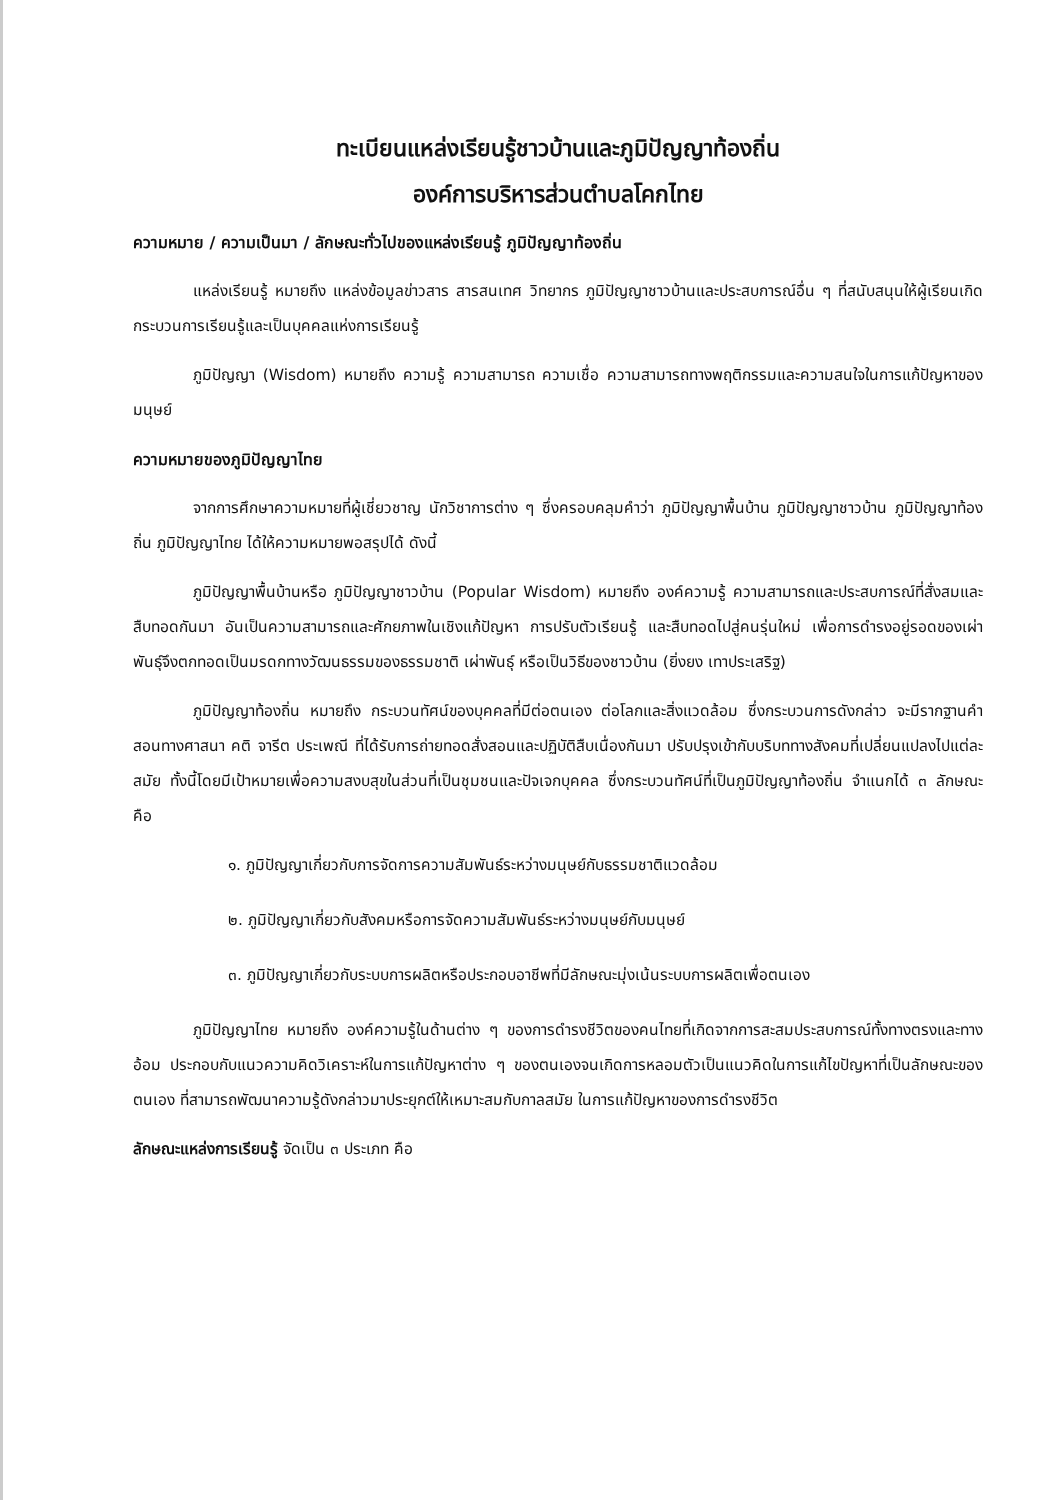ทะเบียนแหล่งเรียนรู้ชาวบ้านและภูมิปัญญาท้องถิ่น
องค์การบริหารส่วนตำบลโคกไทย
ความหมาย / ความเป็นมา / ลักษณะทั่วไปของแหล่งเรียนรู้ ภูมิปัญญาท้องถิ่น
แหล่งเรียนรู้ หมายถึง แหล่งข้อมูลข่าวสาร สารสนเทศ วิทยากร ภูมิปัญญาชาวบ้านและประสบการณ์อื่น ๆ ที่สนับสนุนให้ผู้เรียนเกิดกระบวนการเรียนรู้และเป็นบุคคลแห่งการเรียนรู้
ภูมิปัญญา (Wisdom) หมายถึง ความรู้ ความสามารถ ความเชื่อ ความสามารถทางพฤติกรรมและความสนใจในการแก้ปัญหาของมนุษย์
ความหมายของภูมิปัญญาไทย
จากการศึกษาความหมายที่ผู้เชี่ยวชาญ นักวิชาการต่าง ๆ ซึ่งครอบคลุมคำว่า ภูมิปัญญาพื้นบ้าน ภูมิปัญญาชาวบ้าน ภูมิปัญญาท้องถิ่น ภูมิปัญญาไทย ได้ให้ความหมายพอสรุปได้ ดังนี้
ภูมิปัญญาพื้นบ้านหรือ ภูมิปัญญาชาวบ้าน (Popular Wisdom) หมายถึง องค์ความรู้ ความสามารถและประสบการณ์ที่สั่งสมและสืบทอดกันมา อันเป็นความสามารถและศักยภาพในเชิงแก้ปัญหา การปรับตัวเรียนรู้ และสืบทอดไปสู่คนรุ่นใหม่ เพื่อการดำรงอยู่รอดของเผ่าพันธุ์จึงตกทอดเป็นมรดกทางวัฒนธรรมของธรรมชาติ เผ่าพันธุ์ หรือเป็นวิธีของชาวบ้าน (ยิ่งยง เทาประเสริฐ)
ภูมิปัญญาท้องถิ่น หมายถึง กระบวนทัศน์ของบุคคลที่มีต่อตนเอง ต่อโลกและสิ่งแวดล้อม ซึ่งกระบวนการดังกล่าว จะมีรากฐานคำสอนทางศาสนา คติ จารีต ประเพณี ที่ได้รับการถ่ายทอดสั่งสอนและปฏิบัติสืบเนื่องกันมา ปรับปรุงเข้ากับบริบททางสังคมที่เปลี่ยนแปลงไปแต่ละสมัย ทั้งนี้โดยมีเป้าหมายเพื่อความสงบสุขในส่วนที่เป็นชุมชนและปัจเจกบุคคล ซึ่งกระบวนทัศน์ที่เป็นภูมิปัญญาท้องถิ่น จำแนกได้ ๓ ลักษณะ คือ
๑. ภูมิปัญญาเกี่ยวกับการจัดการความสัมพันธ์ระหว่างมนุษย์กับธรรมชาติแวดล้อม
๒. ภูมิปัญญาเกี่ยวกับสังคมหรือการจัดความสัมพันธ์ระหว่างมนุษย์กับมนุษย์
๓. ภูมิปัญญาเกี่ยวกับระบบการผลิตหรือประกอบอาชีพที่มีลักษณะมุ่งเน้นระบบการผลิตเพื่อตนเอง
ภูมิปัญญาไทย หมายถึง องค์ความรู้ในด้านต่าง ๆ ของการดำรงชีวิตของคนไทยที่เกิดจากการสะสมประสบการณ์ทั้งทางตรงและทางอ้อม ประกอบกับแนวความคิดวิเคราะห์ในการแก้ปัญหาต่าง ๆ ของตนเองจนเกิดการหลอมตัวเป็นแนวคิดในการแก้ไขปัญหาที่เป็นลักษณะของตนเอง ที่สามารถพัฒนาความรู้ดังกล่าวมาประยุกต์ให้เหมาะสมกับกาลสมัย ในการแก้ปัญหาของการดำรงชีวิต
ลักษณะแหล่งการเรียนรู้ จัดเป็น ๓ ประเภท คือ